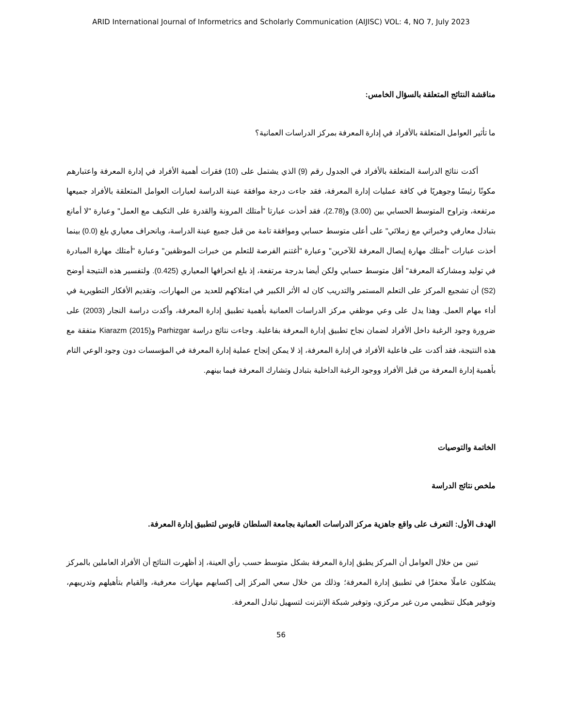ARID International Journal of Informetrics and Scholarly Communication (AIJISC) VOL: 4, NO 7, July 2023
مناقشة النتائج المتعلقة بالسؤال الخامس:
ما تأثير العوامل المتعلقة بالأفراد في إدارة المعرفة بمركز الدراسات العمانية؟
أكدت نتائج الدراسة المتعلقة بالأفراد في الجدول رقم (9) الذي يشتمل على (10) فقرات أهمية الأفراد في إدارة المعرفة واعتبارهم مكونًا رئيسًا وجوهريًا في كافة عمليات إدارة المعرفة، فقد جاءت درجة موافقة عينة الدراسة لعبارات العوامل المتعلقة بالأفراد جميعها مرتفعة، وتراوح المتوسط الحسابي بين (3.00) و(2.78)، فقد أخذت عبارتا "أمتلك المرونة والقدرة على التكيف مع العمل" وعبارة "لا أمانع بتبادل معارفي وخبراتي مع زملائي" على أعلى متوسط حسابي وموافقة تامة من قبل جميع عينة الدراسة، وبانحراف معياري بلغ (0.0) بينما أخذت عبارات "أمتلك مهارة إيصال المعرفة للآخرين" وعبارة "أغتنم الفرصة للتعلم من خبرات الموظفين" وعبارة "أمتلك مهارة المبادرة في توليد ومشاركة المعرفة" أقل متوسط حسابي ولكن أيضا بدرجة مرتفعة، إذ بلغ انحرافها المعياري (0.425). ولتفسير هذه النتيجة أوضح (S2) أن تشجيع المركز على التعلم المستمر والتدريب كان له الأثر الكبير في امتلاكهم للعديد من المهارات، وتقديم الأفكار التطويرية في أداء مهام العمل. وهذا يدل على وعي موظفي مركز الدراسات العمانية بأهمية تطبيق إدارة المعرفة، وأكدت دراسة النجار (2003) على ضرورة وجود الرغبة داخل الأفراد لضمان نجاح تطبيق إدارة المعرفة بفاعلية. وجاءت نتائج دراسة Parhizgar وKiarazm (2015) متفقة مع هذه النتيجة، فقد أكدت على فاعلية الأفراد في إدارة المعرفة، إذ لا يمكن إنجاح عملية إدارة المعرفة في المؤسسات دون وجود الوعي التام بأهمية إدارة المعرفة من قبل الأفراد ووجود الرغبة الداخلية بتبادل وتشارك المعرفة فيما بينهم.
الخاتمة والتوصيات
ملخص نتائج الدراسة
الهدف الأول: التعرف على واقع جاهزية مركز الدراسات العمانية بجامعة السلطان قابوس لتطبيق إدارة المعرفة.
تبين من خلال العوامل أن المركز يطبق إدارة المعرفة بشكل متوسط حسب رأي العينة، إذ أظهرت النتائج أن الأفراد العاملين بالمركز يشكلون عاملًا محفزًا في تطبيق إدارة المعرفة؛ وذلك من خلال سعي المركز إلى إكسابهم مهارات معرفية، والقيام بتأهيلهم وتدريبهم، وتوفير هيكل تنظيمي مرن غير مركزي، وتوفير شبكة الإنترنت لتسهيل تبادل المعرفة.
56